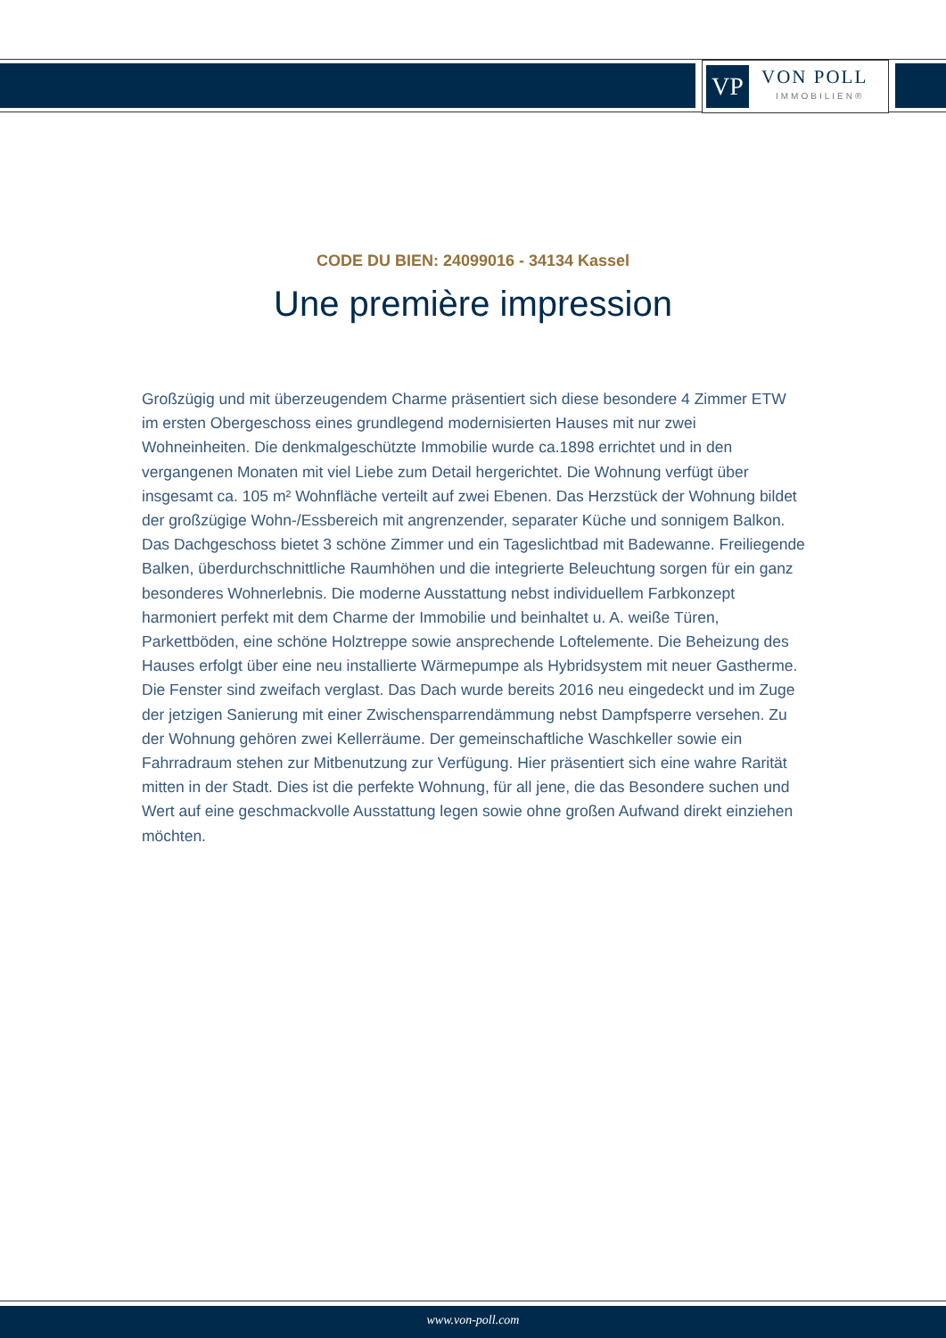VP
VON POLL
IMMOBILIEN®
CODE DU BIEN: 24099016 - 34134 Kassel
Une première impression
Großzügig und mit überzeugendem Charme präsentiert sich diese besondere 4 Zimmer ETW im ersten Obergeschoss eines grundlegend modernisierten Hauses mit nur zwei Wohneinheiten. Die denkmalgeschützte Immobilie wurde ca.1898 errichtet und in den vergangenen Monaten mit viel Liebe zum Detail hergerichtet. Die Wohnung verfügt über insgesamt ca. 105 m² Wohnfläche verteilt auf zwei Ebenen. Das Herzstück der Wohnung bildet der großzügige Wohn-/Essbereich mit angrenzender, separater Küche und sonnigem Balkon. Das Dachgeschoss bietet 3 schöne Zimmer und ein Tageslichtbad mit Badewanne. Freiliegende Balken, überdurchschnittliche Raumhöhen und die integrierte Beleuchtung sorgen für ein ganz besonderes Wohnerlebnis. Die moderne Ausstattung nebst individuellem Farbkonzept harmoniert perfekt mit dem Charme der Immobilie und beinhaltet u. A. weiße Türen, Parkettböden, eine schöne Holztreppe sowie ansprechende Loftelemente. Die Beheizung des Hauses erfolgt über eine neu installierte Wärmepumpe als Hybridsystem mit neuer Gastherme. Die Fenster sind zweifach verglast. Das Dach wurde bereits 2016 neu eingedeckt und im Zuge der jetzigen Sanierung mit einer Zwischensparrendämmung nebst Dampfsperre versehen. Zu der Wohnung gehören zwei Kellerräume. Der gemeinschaftliche Waschkeller sowie ein Fahrradraum stehen zur Mitbenutzung zur Verfügung. Hier präsentiert sich eine wahre Rarität mitten in der Stadt. Dies ist die perfekte Wohnung, für all jene, die das Besondere suchen und Wert auf eine geschmackvolle Ausstattung legen sowie ohne großen Aufwand direkt einziehen möchten.
www.von-poll.com